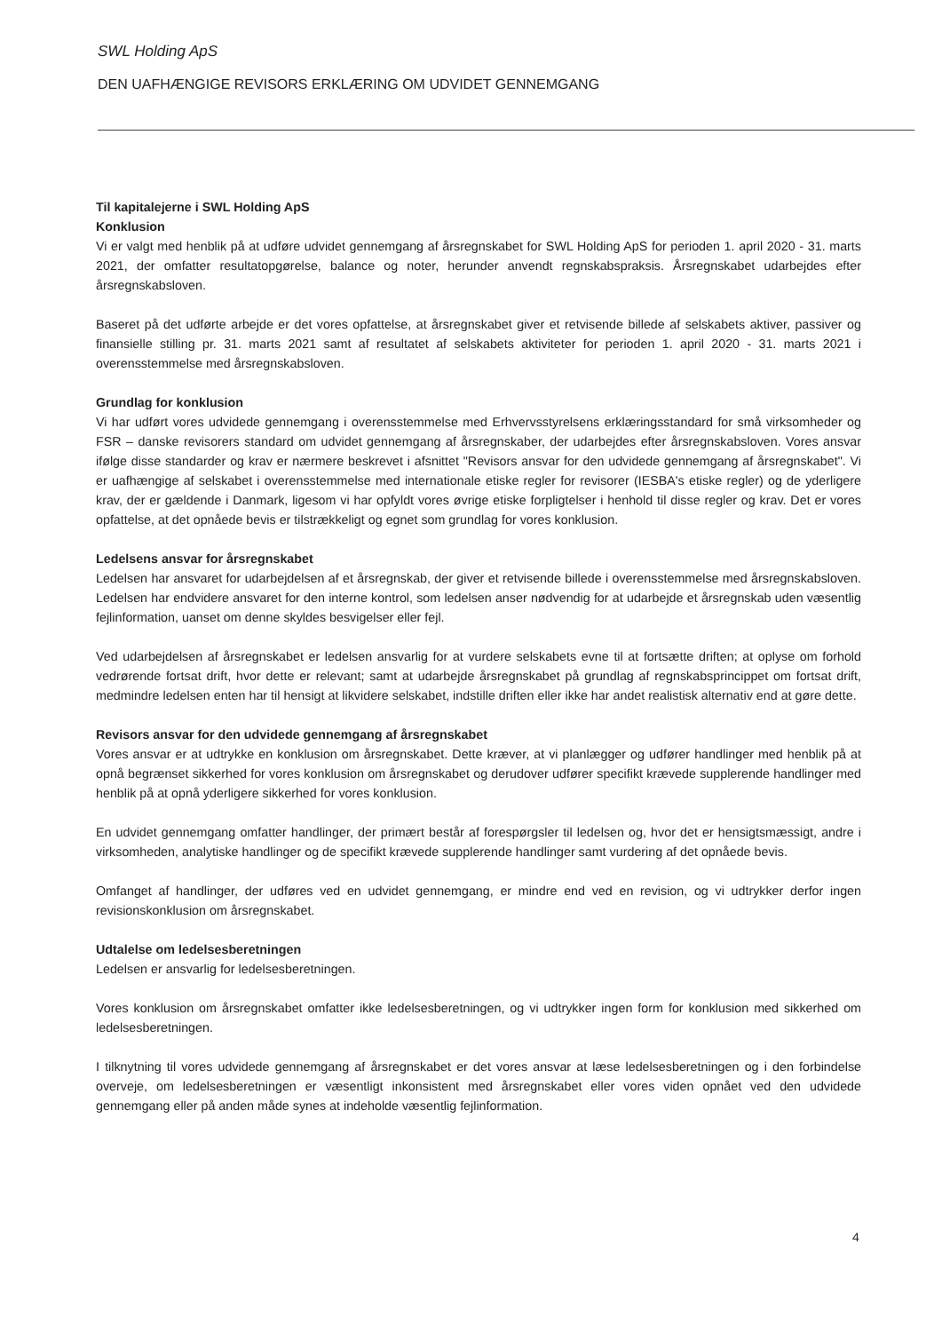SWL Holding ApS
DEN UAFHÆNGIGE REVISORS ERKLÆRING OM UDVIDET GENNEMGANG
Til kapitalejerne i SWL Holding ApS
Konklusion
Vi er valgt med henblik på at udføre udvidet gennemgang af årsregnskabet for SWL Holding ApS for perioden 1. april 2020 - 31. marts 2021, der omfatter resultatopgørelse, balance og noter, herunder anvendt regnskabspraksis. Årsregnskabet udarbejdes efter årsregnskabsloven.
Baseret på det udførte arbejde er det vores opfattelse, at årsregnskabet giver et retvisende billede af selskabets aktiver, passiver og finansielle stilling pr. 31. marts 2021 samt af resultatet af selskabets aktiviteter for perioden 1. april 2020 - 31. marts 2021 i overensstemmelse med årsregnskabsloven.
Grundlag for konklusion
Vi har udført vores udvidede gennemgang i overensstemmelse med Erhvervsstyrelsens erklæringsstandard for små virksomheder og FSR – danske revisorers standard om udvidet gennemgang af årsregnskaber, der udarbejdes efter årsregnskabsloven. Vores ansvar ifølge disse standarder og krav er nærmere beskrevet i afsnittet "Revisors ansvar for den udvidede gennemgang af årsregnskabet". Vi er uafhængige af selskabet i overensstemmelse med internationale etiske regler for revisorer (IESBA's etiske regler) og de yderligere krav, der er gældende i Danmark, ligesom vi har opfyldt vores øvrige etiske forpligtelser i henhold til disse regler og krav. Det er vores opfattelse, at det opnåede bevis er tilstrækkeligt og egnet som grundlag for vores konklusion.
Ledelsens ansvar for årsregnskabet
Ledelsen har ansvaret for udarbejdelsen af et årsregnskab, der giver et retvisende billede i overensstemmelse med årsregnskabsloven. Ledelsen har endvidere ansvaret for den interne kontrol, som ledelsen anser nødvendig for at udarbejde et årsregnskab uden væsentlig fejlinformation, uanset om denne skyldes besvigelser eller fejl.
Ved udarbejdelsen af årsregnskabet er ledelsen ansvarlig for at vurdere selskabets evne til at fortsætte driften; at oplyse om forhold vedrørende fortsat drift, hvor dette er relevant; samt at udarbejde årsregnskabet på grundlag af regnskabsprincippet om fortsat drift, medmindre ledelsen enten har til hensigt at likvidere selskabet, indstille driften eller ikke har andet realistisk alternativ end at gøre dette.
Revisors ansvar for den udvidede gennemgang af årsregnskabet
Vores ansvar er at udtrykke en konklusion om årsregnskabet. Dette kræver, at vi planlægger og udfører handlinger med henblik på at opnå begrænset sikkerhed for vores konklusion om årsregnskabet og derudover udfører specifikt krævede supplerende handlinger med henblik på at opnå yderligere sikkerhed for vores konklusion.
En udvidet gennemgang omfatter handlinger, der primært består af forespørgsler til ledelsen og, hvor det er hensigtsmæssigt, andre i virksomheden, analytiske handlinger og de specifikt krævede supplerende handlinger samt vurdering af det opnåede bevis.
Omfanget af handlinger, der udføres ved en udvidet gennemgang, er mindre end ved en revision, og vi udtrykker derfor ingen revisionskonklusion om årsregnskabet.
Udtalelse om ledelsesberetningen
Ledelsen er ansvarlig for ledelsesberetningen.
Vores konklusion om årsregnskabet omfatter ikke ledelsesberetningen, og vi udtrykker ingen form for konklusion med sikkerhed om ledelsesberetningen.
I tilknytning til vores udvidede gennemgang af årsregnskabet er det vores ansvar at læse ledelsesberetningen og i den forbindelse overveje, om ledelsesberetningen er væsentligt inkonsistent med årsregnskabet eller vores viden opnået ved den udvidede gennemgang eller på anden måde synes at indeholde væsentlig fejlinformation.
4